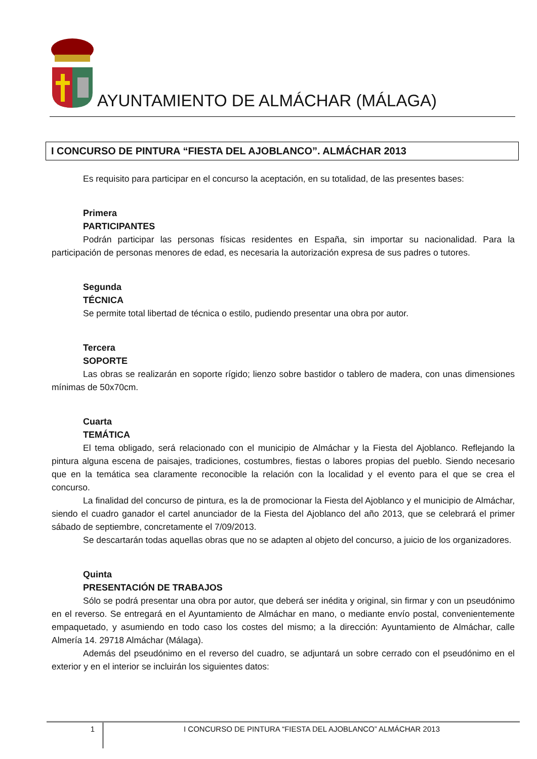AYUNTAMIENTO DE ALMÁCHAR (MÁLAGA)
I CONCURSO DE PINTURA “FIESTA DEL AJOBLANCO”. ALMÁCHAR 2013
Es requisito para participar en el concurso la aceptación, en su totalidad, de las presentes bases:
Primera
PARTICIPANTES
Podrán participar las personas físicas residentes en España, sin importar su nacionalidad. Para la participación de personas menores de edad, es necesaria la autorización expresa de sus padres o tutores.
Segunda
TÉCNICA
Se permite total libertad de técnica o estilo, pudiendo presentar una obra por autor.
Tercera
SOPORTE
Las obras se realizarán en soporte rígido; lienzo sobre bastidor o tablero de madera, con unas dimensiones mínimas de 50x70cm.
Cuarta
TEMÁTICA
El tema obligado, será relacionado con el municipio de Almáchar y la Fiesta del Ajoblanco. Reflejando la pintura alguna escena de paisajes, tradiciones, costumbres, fiestas o labores propias del pueblo. Siendo necesario que en la temática sea claramente reconocible la relación con la localidad y el evento para el que se crea el concurso.
La finalidad del concurso de pintura, es la de promocionar la Fiesta del Ajoblanco y el municipio de Almáchar, siendo el cuadro ganador el cartel anunciador de la Fiesta del Ajoblanco del año 2013, que se celebrará el primer sábado de septiembre, concretamente el 7/09/2013.
Se descartarán todas aquellas obras que no se adapten al objeto del concurso, a juicio de los organizadores.
Quinta
PRESENTACIÓN DE TRABAJOS
Sólo se podrá presentar una obra por autor, que deberá ser inédita y original, sin firmar y con un pseudónimo en el reverso. Se entregará en el Ayuntamiento de Almáchar en mano, o mediante envío postal, convenientemente empaquetado, y asumiendo en todo caso los costes del mismo; a la dirección: Ayuntamiento de Almáchar, calle Almería 14. 29718 Almáchar (Málaga).
Además del pseudónimo en el reverso del cuadro, se adjuntará un sobre cerrado con el pseudónimo en el exterior y en el interior se incluirán los siguientes datos:
1 I CONCURSO DE PINTURA “FIESTA DEL AJOBLANCO” ALMÁCHAR 2013